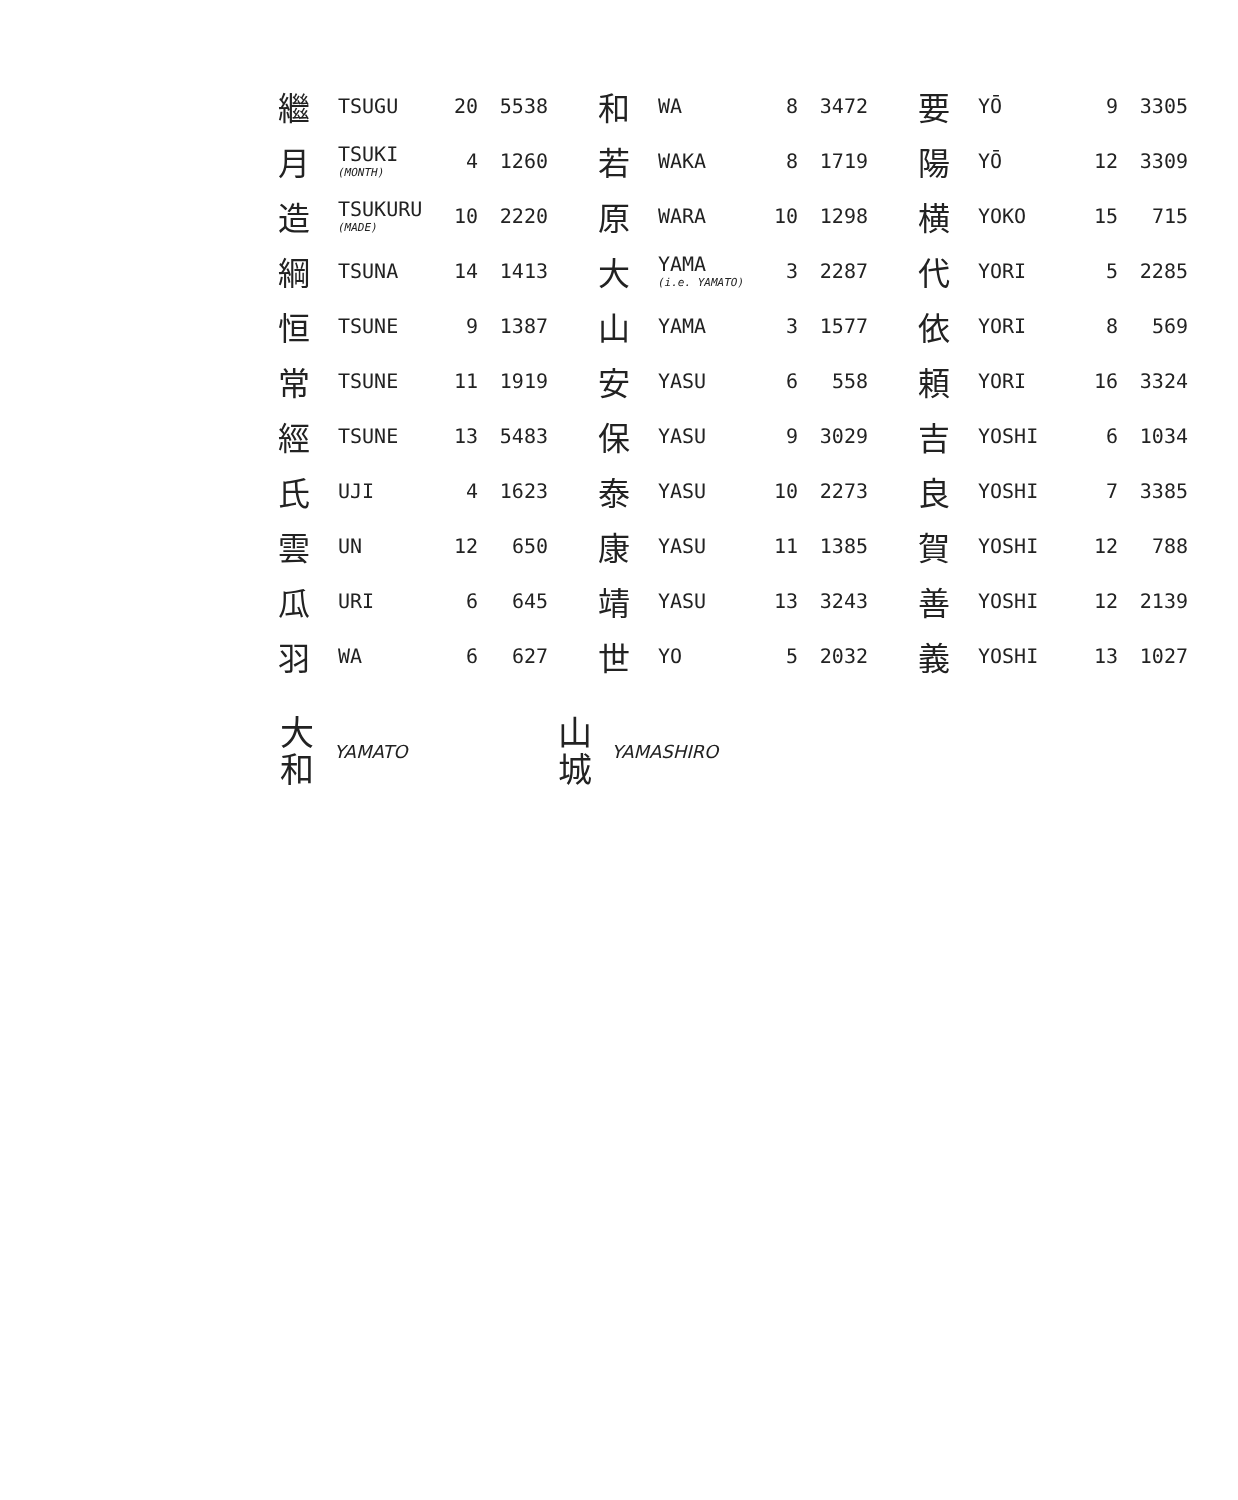| 繼 | TSUGU | 20 | 5538 | 和 | WA | 8 | 3472 | 要 | YŌ | 9 | 3305 |
| 月 | TSUKI (MONTH) | 4 | 1260 | 若 | WAKA | 8 | 1719 | 陽 | YŌ | 12 | 3309 |
| 造 | TSUKURU (MADE) | 10 | 2220 | 原 | WARA | 10 | 1298 | 横 | YOKO | 15 | 715 |
| 綱 | TSUNA | 14 | 1413 | 大 | YAMA (i.e. YAMATO) | 3 | 2287 | 代 | YORI | 5 | 2285 |
| 恒 | TSUNE | 9 | 1387 | 山 | YAMA | 3 | 1577 | 依 | YORI | 8 | 569 |
| 常 | TSUNE | 11 | 1919 | 安 | YASU | 6 | 558 | 頼 | YORI | 16 | 3324 |
| 經 | TSUNE | 13 | 5483 | 保 | YASU | 9 | 3029 | 吉 | YOSHI | 6 | 1034 |
| 氏 | UJI | 4 | 1623 | 泰 | YASU | 10 | 2273 | 良 | YOSHI | 7 | 3385 |
| 雲 | UN | 12 | 650 | 康 | YASU | 11 | 1385 | 賀 | YOSHI | 12 | 788 |
| 瓜 | URI | 6 | 645 | 靖 | YASU | 13 | 3243 | 善 | YOSHI | 12 | 2139 |
| 羽 | WA | 6 | 627 | 世 | YO | 5 | 2032 | 義 | YOSHI | 13 | 1027 |
大
和
YAMATO
山
城
YAMASHIRO